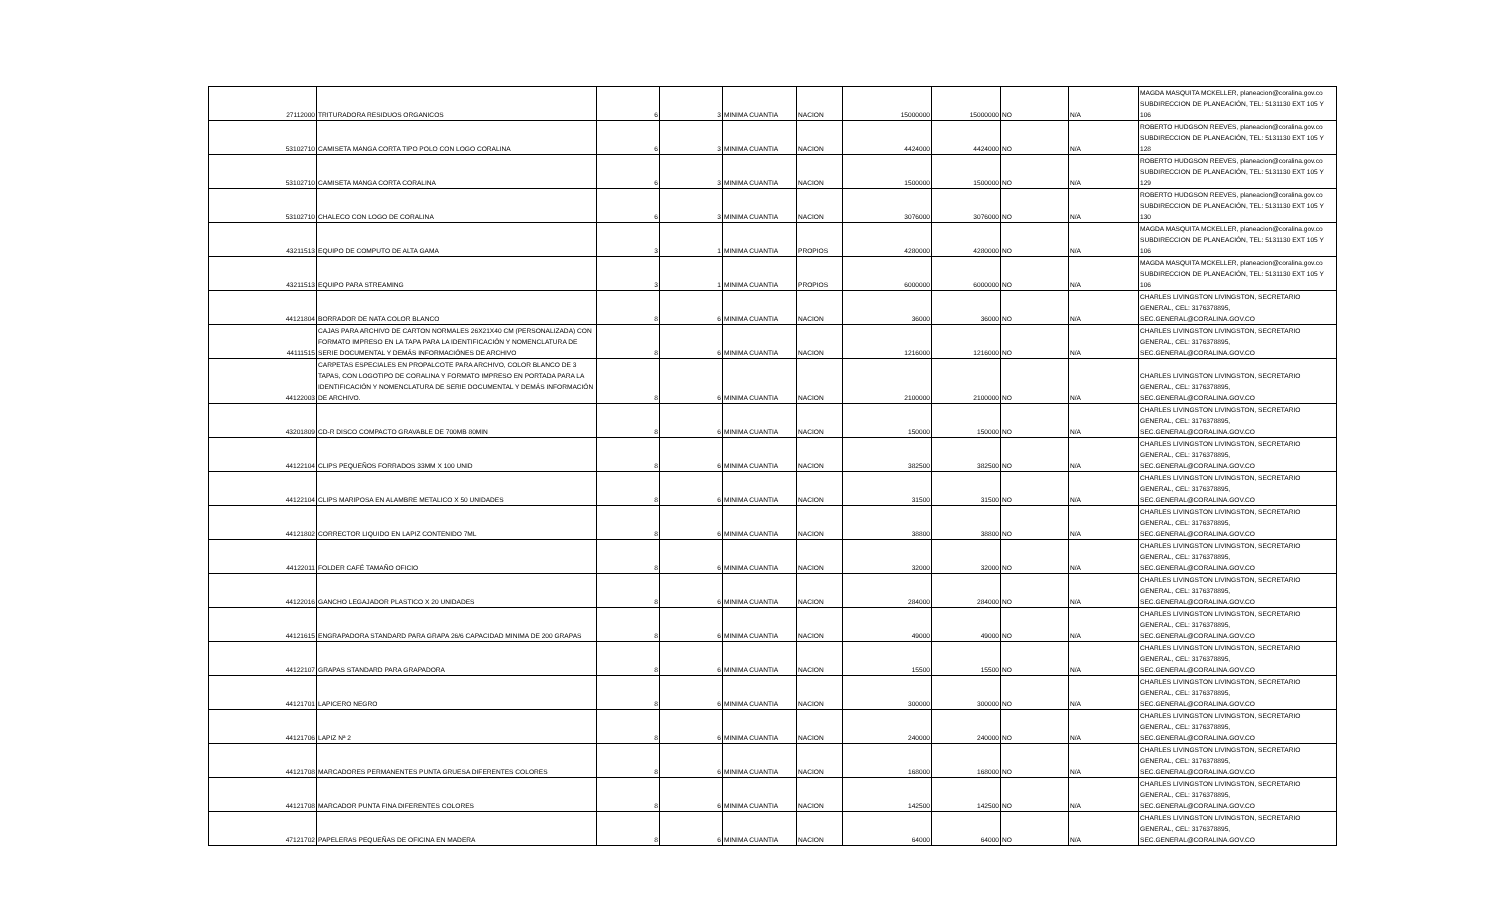| 27112000 | TRITURADORA RESIDUOS ORGANICOS | 6 | 3 | MINIMA CUANTIA | NACION | 15000000 | 15000000 | NO | N/A | MAGDA MASQUITA MCKELLER, planeacion@coralina.gov.co SUBDIRECCION DE PLANEACIÓN, TEL: 5131130 EXT 105 Y 106 |
| 53102710 | CAMISETA MANGA CORTA TIPO POLO CON LOGO CORALINA | 6 | 3 | MINIMA CUANTIA | NACION | 4424000 | 4424000 | NO | N/A | ROBERTO HUDGSON REEVES, planeacion@coralina.gov.co SUBDIRECCION DE PLANEACIÓN, TEL: 5131130 EXT 105 Y 128 |
| 53102710 | CAMISETA MANGA CORTA CORALINA | 6 | 3 | MINIMA CUANTIA | NACION | 1500000 | 1500000 | NO | N/A | ROBERTO HUDGSON REEVES, planeacion@coralina.gov.co SUBDIRECCION DE PLANEACIÓN, TEL: 5131130 EXT 105 Y 129 |
| 53102710 | CHALECO CON LOGO DE CORALINA | 6 | 3 | MINIMA CUANTIA | NACION | 3076000 | 3076000 | NO | N/A | ROBERTO HUDGSON REEVES, planeacion@coralina.gov.co SUBDIRECCION DE PLANEACIÓN, TEL: 5131130 EXT 105 Y 130 |
| 43211513 | EQUIPO DE COMPUTO DE ALTA GAMA | 3 | 1 | MINIMA CUANTIA | PROPIOS | 4280000 | 4280000 | NO | N/A | MAGDA MASQUITA MCKELLER, planeacion@coralina.gov.co SUBDIRECCION DE PLANEACIÓN, TEL: 5131130 EXT 105 Y 106 |
| 43211513 | EQUIPO PARA STREAMING | 3 | 1 | MINIMA CUANTIA | PROPIOS | 6000000 | 6000000 | NO | N/A | MAGDA MASQUITA MCKELLER, planeacion@coralina.gov.co SUBDIRECCION DE PLANEACIÓN, TEL: 5131130 EXT 105 Y 106 |
| 44121804 | BORRADOR DE NATA COLOR BLANCO | 8 | 6 | MINIMA CUANTIA | NACION | 36000 | 36000 | NO | N/A | CHARLES LIVINGSTON LIVINGSTON, SECRETARIO GENERAL, CEL: 3176378895, SEC.GENERAL@CORALINA.GOV.CO |
| 44111515 | CAJAS PARA ARCHIVO DE CARTON NORMALES 26X21X40 CM (PERSONALIZADA) CON FORMATO IMPRESO EN LA TAPA PARA LA IDENTIFICACIÓN Y NOMENCLATURA DE SERIE DOCUMENTAL Y DEMÁS INFORMACIÓNES DE ARCHIVO | 8 | 6 | MINIMA CUANTIA | NACION | 1216000 | 1216000 | NO | N/A | CHARLES LIVINGSTON LIVINGSTON, SECRETARIO GENERAL, CEL: 3176378895, SEC.GENERAL@CORALINA.GOV.CO |
| 44122003 | CARPETAS ESPECIALES EN PROPALCOTE PARA ARCHIVO, COLOR BLANCO DE 3 TAPAS, CON LOGOTIPO DE CORALINA Y FORMATO IMPRESO EN PORTADA PARA LA IDENTIFICACIÓN Y NOMENCLATURA DE SERIE DOCUMENTAL Y DEMÁS INFORMACIÓN DE ARCHIVO. | 8 | 6 | MINIMA CUANTIA | NACION | 2100000 | 2100000 | NO | N/A | CHARLES LIVINGSTON LIVINGSTON, SECRETARIO GENERAL, CEL: 3176378895, SEC.GENERAL@CORALINA.GOV.CO |
| 43201809 | CD-R DISCO COMPACTO GRAVABLE DE 700MB 80MIN | 8 | 6 | MINIMA CUANTIA | NACION | 150000 | 150000 | NO | N/A | CHARLES LIVINGSTON LIVINGSTON, SECRETARIO GENERAL, CEL: 3176378895, SEC.GENERAL@CORALINA.GOV.CO |
| 44122104 | CLIPS PEQUEÑOS FORRADOS 33MM X 100 UNID | 8 | 6 | MINIMA CUANTIA | NACION | 382500 | 382500 | NO | N/A | CHARLES LIVINGSTON LIVINGSTON, SECRETARIO GENERAL, CEL: 3176378895, SEC.GENERAL@CORALINA.GOV.CO |
| 44122104 | CLIPS MARIPOSA EN ALAMBRE METALICO X 50 UNIDADES | 8 | 6 | MINIMA CUANTIA | NACION | 31500 | 31500 | NO | N/A | CHARLES LIVINGSTON LIVINGSTON, SECRETARIO GENERAL, CEL: 3176378895, SEC.GENERAL@CORALINA.GOV.CO |
| 44121802 | CORRECTOR LIQUIDO EN LAPIZ CONTENIDO 7ML | 8 | 6 | MINIMA CUANTIA | NACION | 38800 | 38800 | NO | N/A | CHARLES LIVINGSTON LIVINGSTON, SECRETARIO GENERAL, CEL: 3176378895, SEC.GENERAL@CORALINA.GOV.CO |
| 44122011 | FOLDER CAFÉ TAMAÑO OFICIO | 8 | 6 | MINIMA CUANTIA | NACION | 32000 | 32000 | NO | N/A | CHARLES LIVINGSTON LIVINGSTON, SECRETARIO GENERAL, CEL: 3176378895, SEC.GENERAL@CORALINA.GOV.CO |
| 44122016 | GANCHO LEGAJADOR PLASTICO X 20 UNIDADES | 8 | 6 | MINIMA CUANTIA | NACION | 284000 | 284000 | NO | N/A | CHARLES LIVINGSTON LIVINGSTON, SECRETARIO GENERAL, CEL: 3176378895, SEC.GENERAL@CORALINA.GOV.CO |
| 44121615 | ENGRAPADORA STANDARD PARA GRAPA 26/6 CAPACIDAD MINIMA DE 200 GRAPAS | 8 | 6 | MINIMA CUANTIA | NACION | 49000 | 49000 | NO | N/A | CHARLES LIVINGSTON LIVINGSTON, SECRETARIO GENERAL, CEL: 3176378895, SEC.GENERAL@CORALINA.GOV.CO |
| 44122107 | GRAPAS STANDARD PARA GRAPADORA | 8 | 6 | MINIMA CUANTIA | NACION | 15500 | 15500 | NO | N/A | CHARLES LIVINGSTON LIVINGSTON, SECRETARIO GENERAL, CEL: 3176378895, SEC.GENERAL@CORALINA.GOV.CO |
| 44121701 | LAPICERO NEGRO | 8 | 6 | MINIMA CUANTIA | NACION | 300000 | 300000 | NO | N/A | CHARLES LIVINGSTON LIVINGSTON, SECRETARIO GENERAL, CEL: 3176378895, SEC.GENERAL@CORALINA.GOV.CO |
| 44121706 | LAPIZ Nª 2 | 8 | 6 | MINIMA CUANTIA | NACION | 240000 | 240000 | NO | N/A | CHARLES LIVINGSTON LIVINGSTON, SECRETARIO GENERAL, CEL: 3176378895, SEC.GENERAL@CORALINA.GOV.CO |
| 44121708 | MARCADORES PERMANENTES PUNTA GRUESA DIFERENTES COLORES | 8 | 6 | MINIMA CUANTIA | NACION | 168000 | 168000 | NO | N/A | CHARLES LIVINGSTON LIVINGSTON, SECRETARIO GENERAL, CEL: 3176378895, SEC.GENERAL@CORALINA.GOV.CO |
| 44121708 | MARCADOR PUNTA FINA DIFERENTES COLORES | 8 | 6 | MINIMA CUANTIA | NACION | 142500 | 142500 | NO | N/A | CHARLES LIVINGSTON LIVINGSTON, SECRETARIO GENERAL, CEL: 3176378895, SEC.GENERAL@CORALINA.GOV.CO |
| 47121702 | PAPELERAS PEQUEÑAS DE OFICINA EN MADERA | 8 | 6 | MINIMA CUANTIA | NACION | 64000 | 64000 | NO | N/A | CHARLES LIVINGSTON LIVINGSTON, SECRETARIO GENERAL, CEL: 3176378895, SEC.GENERAL@CORALINA.GOV.CO |